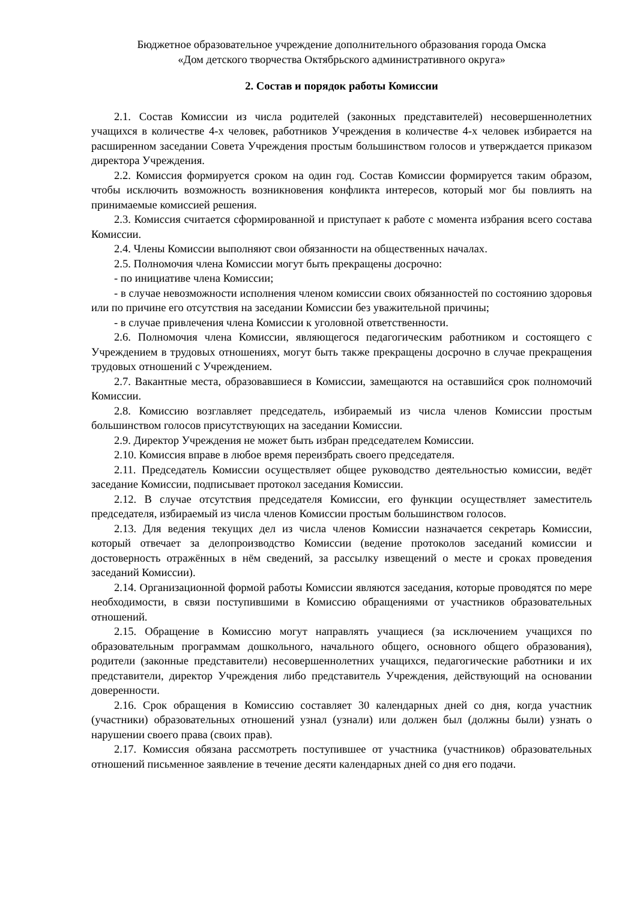Бюджетное образовательное учреждение дополнительного образования города Омска
«Дом детского творчества Октябрьского административного округа»
2. Состав и порядок работы Комиссии
2.1. Состав Комиссии из числа родителей (законных представителей) несовершеннолетних учащихся в количестве 4-х человек, работников Учреждения в количестве 4-х человек избирается на расширенном заседании Совета Учреждения простым большинством голосов и утверждается приказом директора Учреждения.
2.2. Комиссия формируется сроком на один год. Состав Комиссии формируется таким образом, чтобы исключить возможность возникновения конфликта интересов, который мог бы повлиять на принимаемые комиссией решения.
2.3. Комиссия считается сформированной и приступает к работе с момента избрания всего состава Комиссии.
2.4. Члены Комиссии выполняют свои обязанности на общественных началах.
2.5. Полномочия члена Комиссии могут быть прекращены досрочно:
- по инициативе члена Комиссии;
- в случае невозможности исполнения членом комиссии своих обязанностей по состоянию здоровья или по причине его отсутствия на заседании Комиссии без уважительной причины;
- в случае привлечения члена Комиссии к уголовной ответственности.
2.6. Полномочия члена Комиссии, являющегося педагогическим работником и состоящего с Учреждением в трудовых отношениях, могут быть также прекращены досрочно в случае прекращения трудовых отношений с Учреждением.
2.7. Вакантные места, образовавшиеся в Комиссии, замещаются на оставшийся срок полномочий Комиссии.
2.8. Комиссию возглавляет председатель, избираемый из числа членов Комиссии простым большинством голосов присутствующих на заседании Комиссии.
2.9. Директор Учреждения не может быть избран председателем Комиссии.
2.10. Комиссия вправе в любое время переизбрать своего председателя.
2.11. Председатель Комиссии осуществляет общее руководство деятельностью комиссии, ведёт заседание Комиссии, подписывает протокол заседания Комиссии.
2.12. В случае отсутствия председателя Комиссии, его функции осуществляет заместитель председателя, избираемый из числа членов Комиссии простым большинством голосов.
2.13. Для ведения текущих дел из числа членов Комиссии назначается секретарь Комиссии, который отвечает за делопроизводство Комиссии (ведение протоколов заседаний комиссии и достоверность отражённых в нём сведений, за рассылку извещений о месте и сроках проведения заседаний Комиссии).
2.14. Организационной формой работы Комиссии являются заседания, которые проводятся по мере необходимости, в связи поступившими в Комиссию обращениями от участников образовательных отношений.
2.15. Обращение в Комиссию могут направлять учащиеся (за исключением учащихся по образовательным программам дошкольного, начального общего, основного общего образования), родители (законные представители) несовершеннолетних учащихся, педагогические работники и их представители, директор Учреждения либо представитель Учреждения, действующий на основании доверенности.
2.16. Срок обращения в Комиссию составляет 30 календарных дней со дня, когда участник (участники) образовательных отношений узнал (узнали) или должен был (должны были) узнать о нарушении своего права (своих прав).
2.17. Комиссия обязана рассмотреть поступившее от участника (участников) образовательных отношений письменное заявление в течение десяти календарных дней со дня его подачи.